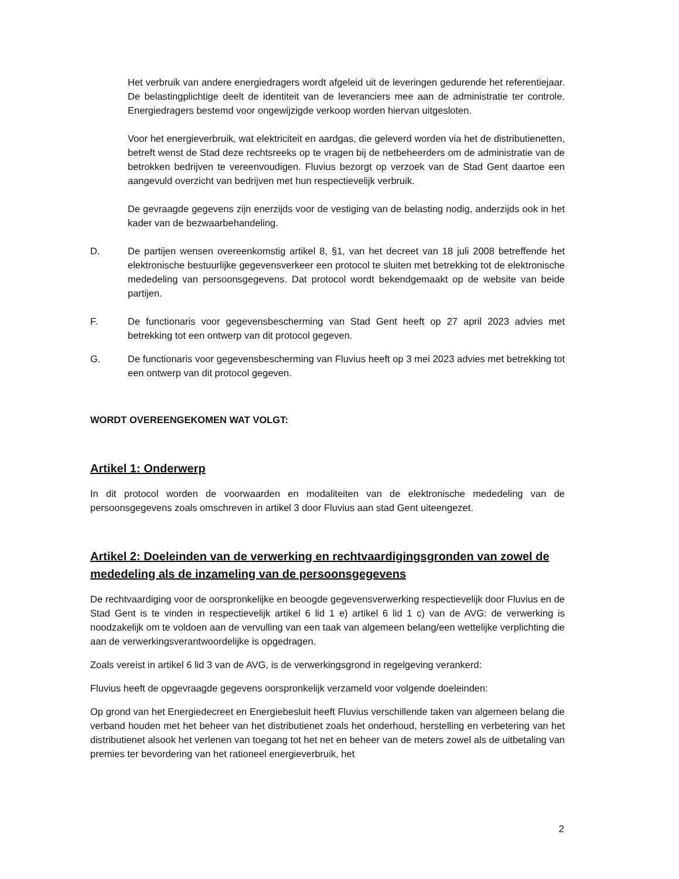Het verbruik van andere energiedragers wordt afgeleid uit de leveringen gedurende het referentiejaar. De belastingplichtige deelt de identiteit van de leveranciers mee aan de administratie ter controle. Energiedragers bestemd voor ongewijzigde verkoop worden hiervan uitgesloten.
Voor het energieverbruik, wat elektriciteit en aardgas, die geleverd worden via het de distributienetten, betreft wenst de Stad deze rechtsreeks op te vragen bij de netbeheerders om de administratie van de betrokken bedrijven te vereenvoudigen. Fluvius bezorgt op verzoek van de Stad Gent daartoe een aangevuld overzicht van bedrijven met hun respectievelijk verbruik.
De gevraagde gegevens zijn enerzijds voor de vestiging van de belasting nodig, anderzijds ook in het kader van de bezwaarbehandeling.
D. De partijen wensen overeenkomstig artikel 8, §1, van het decreet van 18 juli 2008 betreffende het elektronische bestuurlijke gegevensverkeer een protocol te sluiten met betrekking tot de elektronische mededeling van persoonsgegevens. Dat protocol wordt bekendgemaakt op de website van beide partijen.
F. De functionaris voor gegevensbescherming van Stad Gent heeft op 27 april 2023 advies met betrekking tot een ontwerp van dit protocol gegeven.
G. De functionaris voor gegevensbescherming van Fluvius heeft op 3 mei 2023 advies met betrekking tot een ontwerp van dit protocol gegeven.
WORDT OVEREENGEKOMEN WAT VOLGT:
Artikel 1: Onderwerp
In dit protocol worden de voorwaarden en modaliteiten van de elektronische mededeling van de persoonsgegevens zoals omschreven in artikel 3 door Fluvius aan stad Gent uiteengezet.
Artikel 2: Doeleinden van de verwerking en rechtvaardigingsgronden van zowel de mededeling als de inzameling van de persoonsgegevens
De rechtvaardiging voor de oorspronkelijke en beoogde gegevensverwerking respectievelijk door Fluvius en de Stad Gent is te vinden in respectievelijk artikel 6 lid 1 e) artikel 6 lid 1 c) van de AVG: de verwerking is noodzakelijk om te voldoen aan de vervulling van een taak van algemeen belang/een wettelijke verplichting die aan de verwerkingsverantwoordelijke is opgedragen.
Zoals vereist in artikel 6 lid 3 van de AVG, is de verwerkingsgrond in regelgeving verankerd:
Fluvius heeft de opgevraagde gegevens oorspronkelijk verzameld voor volgende doeleinden:
Op grond van het Energiedecreet en Energiebesluit heeft Fluvius verschillende taken van algemeen belang die verband houden met het beheer van het distributienet zoals het onderhoud, herstelling en verbetering van het distributienet alsook het verlenen van toegang tot het net en beheer van de meters zowel als de uitbetaling van premies ter bevordering van het rationeel energieverbruik, het
2